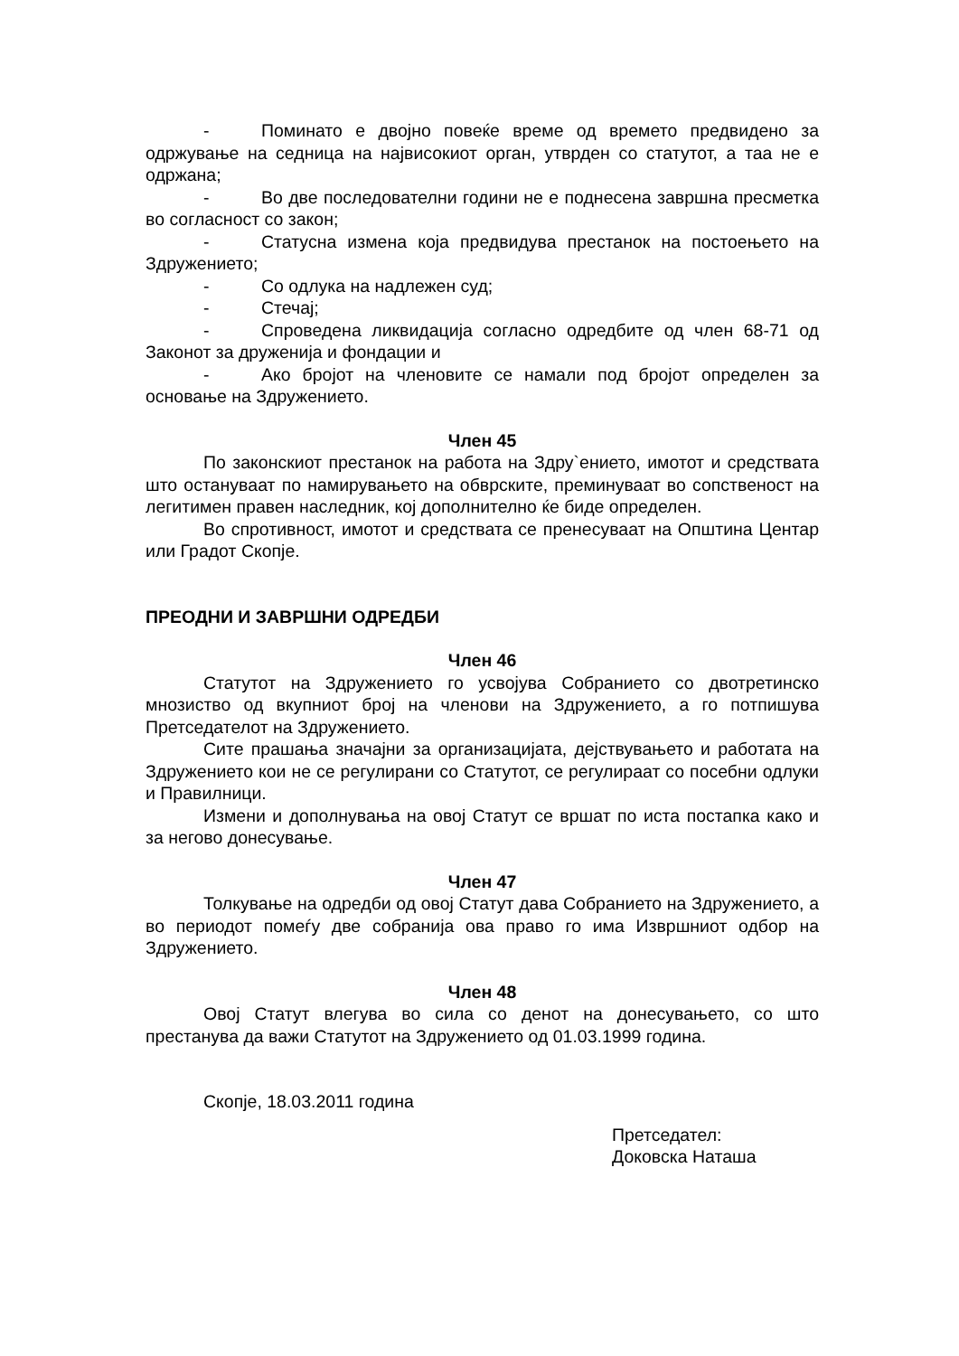- Поминато е двојно повеќе време од времето предвидено за одржување на седница на највисокиот орган, утврден со статутот, а таа не е одржана;
- Во две последователни години не е поднесена завршна пресметка во согласност со закон;
- Статусна измена која предвидува престанок на постоењето на Здружението;
- Со одлука на надлежен суд;
- Стечај;
- Спроведена ликвидација согласно одредбите од член 68-71 од Законот за друженија и фондации и
- Ако бројот на членовите се намали под бројот определен за основање на Здружението.
Член 45
По законскиот престанок на работа на Здру`ението, имотот и средствата што останувaат по намирувањето на обврските, преминуваат во сопственост на легитимен правен наследник, кој дополнително ќе биде определен.
Во спротивност, имотот и средствата се пренесуваат на Општина Центар или Градот Скопје.
ПРЕОДНИ И ЗАВРШНИ ОДРЕДБИ
Член 46
Статутот на Здружението го усвојува Собранието со двотретинско мнозиство од вкупниот број на членови на Здружението, а го потпишува Претседателот на Здружението.
Сите прашања значајни за организацијата, дејствувањето и работата на Здружението кои не се регулирани со Статутот, се регулираат со посебни одлуки и Правилници.
Измени и дополнувања на овој Статут се вршат по иста постапка како и за негово донесување.
Член 47
Толкување на одредби од овој Статут дава Собранието на Здружението, а во периодот помеѓу две собранија ова право го има Извршниот одбор на Здружението.
Член 48
Овој Статут влегува во сила со денот на донесувањето, со што престанува да важи Статутот на Здружението од 01.03.1999 година.
Скопје, 18.03.2011 година
Претседател:
Доковска Наташа